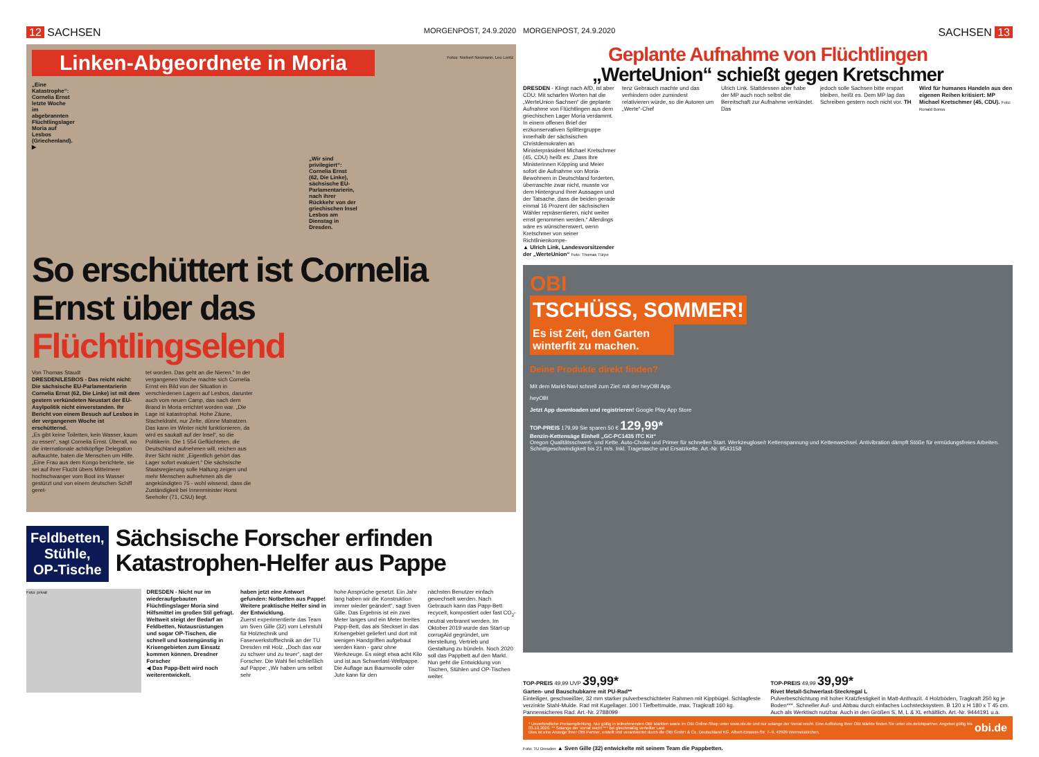12 SACHSEN MORGENPOST, 24.9.2020
Linken-Abgeordnete in Moria
„Eine Katastrophe“: Cornelia Ernst letzte Woche im abgebrannten Flüchtlingslager Moria auf Lesbos (Griechenland). ▶
„Wir sind privilegiert“: Cornelia Ernst (62, Die Linke), sächsische EU-Parlamentarierin, nach ihrer Rückkehr von der griechischen Insel Lesbos am Dienstag in Dresden.
So erschüttert ist Cornelia Ernst über das Flüchtlingselend
Von Thomas Staudt
DRESDEN/LESBOS - Das reicht nicht: Die sächsische EU-Parlamentarierin Cornelia Ernst (62, Die Linke) ist mit dem gestern verkündeten Neustart der EU-Asylpolitik nicht einverstanden. Ihr Bericht von einem Besuch auf Lesbos in der vergangenen Woche ist erschütternd.
„Es gibt keine Toiletten, kein Wasser, kaum zu essen“, sagt Cornelia Ernst. Überall, wo die internationale achtköpfige Delegation auftauchte, baten die Menschen um Hilfe. „Eine Frau aus dem Kongo berichtete, sie sei auf ihrer Flucht übers Mittelmeer hochschwanger vom Boot ins Wasser gestürzt und von einem deutschen Schiff geret-
tet worden. Das geht an die Nieren.“ In der vergangenen Woche machte sich Cornelia Ernst ein Bild von der Situation in verschiedenen Lagern auf Lesbos, darunter auch vom neuen Camp, das nach dem Brand in Moria errichtet worden war. „Die Lage ist katastrophal. Hohe Zäune, Stacheldraht, nur Zelte, dünne Matratzen. Das kann im Winter nicht funktionieren, da wird es saukalt auf der Insel“, so die Politikerin. Die 1 554 Geflüchteten, die Deutschland aufnehmen will, reichen aus ihrer Sicht nicht: „Eigentlich gehört das Lager sofort evakuiert.“ Die sächsische Staatsregierung solle Haltung zeigen und mehr Menschen aufnehmen als die angekündigten 75 - wohl wissend, dass die Zuständigkeit bei Innenminister Horst Seehofer (71, CSU) liegt.
Fotos: Norbert Neumann, Leo Lentz
Feldbetten, Stühle, OP-Tische
Sächsische Forscher erfinden Katastrophen-Helfer aus Pappe
Foto: privat
DRESDEN - Nicht nur im wiederaufgebauten Flüchtlingslager Moria sind Hilfsmittel im großen Stil gefragt. Weltweit steigt der Bedarf an Feldbetten, Notausrüstungen und sogar OP-Tischen, die schnell und kostengünstig in Krisengebieten zum Einsatz kommen können. Dresdner Forscher
◀ Das Papp-Bett wird noch weiterentwickelt.
haben jetzt eine Antwort gefunden: Notbetten aus Pappe! Weitere praktische Helfer sind in der Entwicklung.
Zuerst experimentierte das Team um Sven Gille (32) vom Lehrstuhl für Holztechnik und Faserwerkstofftechnik an der TU Dresden mit Holz. „Doch das war zu schwer und zu teuer“, sagt der Forscher. Die Wahl fiel schließlich auf Pappe: „Wir haben uns selbst sehr
hohe Ansprüche gesetzt. Ein Jahr lang haben wir die Konstruktion immer wieder geändert“, sagt Sven Gille. Das Ergebnis ist ein zwei Meter langes und ein Meter breites Papp-Bett, das als Steckset in das Krisengebiet geliefert und dort mit wenigen Handgriffen aufgebaut werden kann - ganz ohne Werkzeuge. Es wiegt etwa acht Kilo und ist aus Schwerlast-Wellpappe. Die Auflage aus Baumwolle oder Jute kann für den
nächsten Benutzer einfach gewechselt werden. Nach Gebrauch kann das Papp-Bett recycelt, kompostiert oder fast CO<sub>2</sub>-neutral verbrannt werden. Im Oktober 2019 wurde das Start-up corrugAid gegründet, um Herstellung, Vertrieb und Gestaltung zu bündeln. Noch 2020 soll das Pappbett auf den Markt. Nun geht die Entwicklung von Tischen, Stühlen und OP-Tischen weiter.
MORGENPOST, 24.9.2020 SACHSEN 13
Geplante Aufnahme von Flüchtlingen
„WerteUnion“ schießt gegen Kretschmer
DRESDEN - Klingt nach AfD, ist aber CDU: Mit scharfen Worten hat die „WerteUnion Sachsen“ die geplante Aufnahme von Flüchtlingen aus dem griechischen Lager Moria verdammt. In einem offenen Brief der erzkonservativen Splittergruppe innerhalb der sächsischen Christdemokraten an Ministerpräsident Michael Kretschmer (45, CDU) heißt es: „Dass Ihre Ministerinnen Köpping und Meier sofort die Aufnahme von Moria-Bewohnern in Deutschland forderten, überraschte zwar nicht, musste vor dem Hintergrund Ihrer Aussagen und der Tatsache, dass die beiden gerade einmal 16 Prozent der sächsischen Wähler repräsentieren, nicht weiter ernst genommen werden.“ Allerdings wäre es wünschenswert, wenn Kretschmer von seiner Richtlinienkompe-
▲ Ulrich Link, Landesvorsitzender der „WerteUnion“ Foto: Thomas Türpe
tenz Gebrauch machte und das verhindern oder zumindest relativieren würde, so die Autoren um „Werte“-Chef
Ulrich Link. Stattdessen aber habe der MP auch noch selbst die Bereitschaft zur Aufnahme verkündet. Das
jedoch solle Sachsen bitte erspart bleiben, heißt es. Dem MP lag das Schreiben gestern noch nicht vor. TH
Wird für humanes Handeln aus den eigenen Reihen kritisiert: MP Michael Kretschmer (45, CDU). Foto: Ronald Bonss
OBI
TSCHÜSS, SOMMER!
Es ist Zeit, den Garten winterfit zu machen.
Deine Produkte direkt finden?
Mit dem Markt-Navi schnell zum Ziel: mit der heyOBI App.
heyOBI
Jetzt App downloaden und registrieren! Google Play App Store
TOP-PREIS 179,99 Sie sparen 50 € 129,99*
Benzin-Kettensäge Einhell „GC-PC1435 ITC Kit“
Oregon Qualitätsschwert- und Kette. Auto-Choke und Primer für schnellen Start. Werkzeuglose/r Kettenspannung und Kettenwechsel. Antivibration dämpft Stöße für ermüdungsfreies Arbeiten. Schnittgeschwindigkeit bis 21 m/s. Inkl. Tragetasche und Ersatzkette. Art.-Nr. 9543158
TOP-PREIS 49,99 UVP 39,99*
Garten- und Bauschubkarre mit PU-Rad**
Einteiliger, geschweißter, 32 mm starker pulverbeschichteter Rahmen mit Kippbügel. Schlagfeste verzinkte Stahl-Mulde. Rad mit Kugellager. 100 l Tiefbettmulde, max. Tragkraft 160 kg. Pannensicheres Rad. Art.-Nr. 2788099
TOP-PREIS 49,99 39,99*
Rivet Metall-Schwerlast-Steckregal L
Pulverbeschichtung mit hoher Kratzfestigkeit in Matt-Anthrazit. 4 Holzböden, Tragkraft 250 kg je Boden***. Schneller Auf- und Abbau durch einfaches Lochstecksystem. B 120 x H 180 x T 45 cm. Auch als Werktisch nutzbar. Auch in den Größen S, M, L & XL erhältlich. Art.-Nr. 9444191 u.a.
* Unverbindliche Preisempfehlung. Nur gültig in teilnehmenden OBI Märkten sowie im OBI Online-Shop unter www.obi.de und nur solange der Vorrat reicht. Eine Auflistung Ihrer OBI Märkte finden Sie unter obi.de/obipartner. Angebot gültig bis 03.10.2020. ** Solange der Vorrat reicht *** bei gleichmäßig verteilter Last
Dies ist eine Anzeige Ihrer OBI Partner, erstellt und verantwortet durch die OBI GmbH & Co. Deutschland KG, Albert-Einstein-Str. 7–9, 42929 Wermelskirchen. obi.de
Foto: TU Dresden ▲ Sven Gille (32) entwickelte mit seinem Team die Pappbetten.